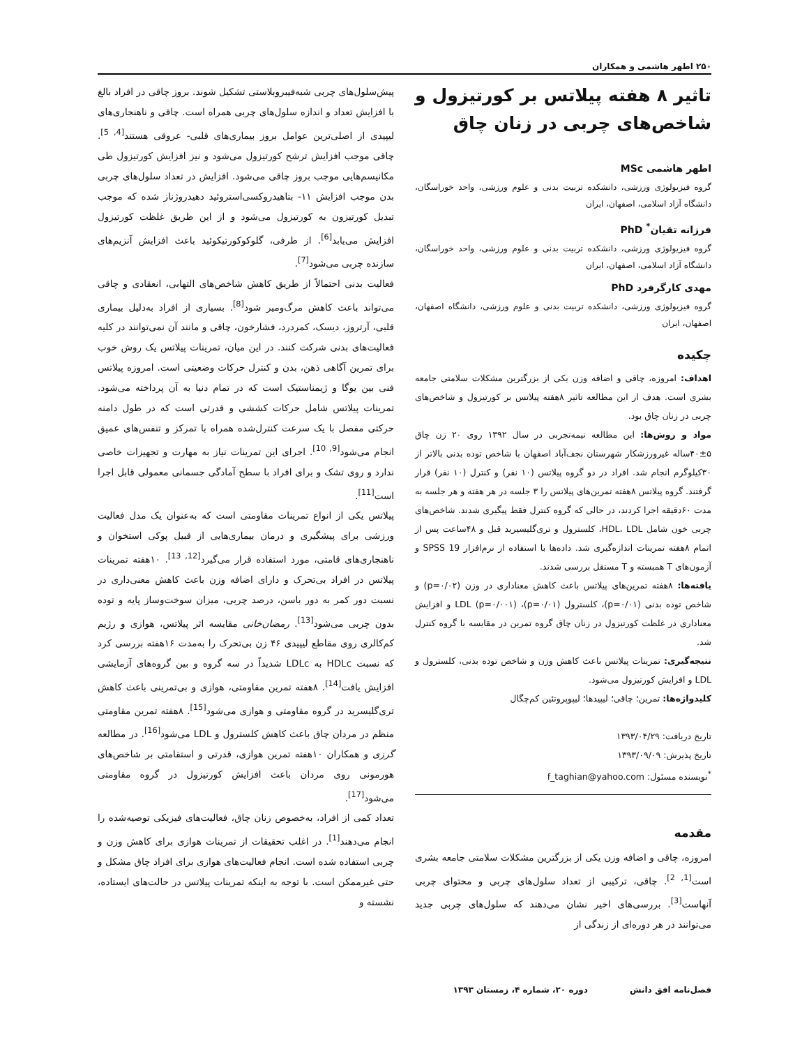۲۵۰ اطهر هاشمی و همکاران
تاثیر ۸ هفته پیلاتس بر کورتیزول و شاخص‌های چربی در زنان چاق
اطهر هاشمی MSc
گروه فیزیولوژی ورزشی، دانشکده تربیت بدنی و علوم ورزشی، واحد خوراسگان، دانشگاه آزاد اسلامی، اصفهان، ایران
فرزانه تقیان<sup>*</sup> PhD
گروه فیزیولوژی ورزشی، دانشکده تربیت بدنی و علوم ورزشی، واحد خوراسگان، دانشگاه آزاد اسلامی، اصفهان، ایران
مهدی کارگرفرد PhD
گروه فیزیولوژی ورزشی، دانشکده تربیت بدنی و علوم ورزشی، دانشگاه اصفهان، اصفهان، ایران
چکیده
اهداف: امروزه، چاقی و اضافه وزن یکی از بزرگترین مشکلات سلامتی جامعه بشری است. هدف از این مطالعه تاثیر ۸هفته پیلاتس بر کورتیزول و شاخص‌های چربی در زنان چاق بود.
مواد و روش‌ها: این مطالعه نیمه‌تجربی در سال ۱۳۹۲ روی ۲۰ زن چاق ۵±۴۰ساله غیرورزشکار شهرستان نجف‌آباد اصفهان با شاخص توده بدنی بالاتر از ۳۰کیلوگرم انجام شد. افراد در دو گروه پیلاتس (۱۰ نفر) و کنترل (۱۰ نفر) قرار گرفتند. گروه پیلاتس ۸هفته تمرین‌های پیلاتس را ۳ جلسه در هر هفته و هر جلسه به مدت ۶۰دقیقه اجرا کردند، در حالی که گروه کنترل فقط پیگیری شدند. شاخص‌های چربی خون شامل HDL، LDL، کلسترول و تری‌گلیسیرید قبل و ۴۸ساعت پس از اتمام ۸هفته تمرینات اندازه‌گیری شد. داده‌ها با استفاده از نرم‌افزار SPSS 19 و آزمون‌های T همبسته و T مستقل بررسی شدند.
یافته‌ها: ۸هفته تمرین‌های پیلاتس باعث کاهش معناداری در وزن (p=۰/۰۲) و شاخص توده بدنی (p=۰/۰۱)، کلسترول (p=۰/۰۱)، LDL (p=۰/۰۰۱) و افزایش معناداری در غلظت کورتیزول در زنان چاق گروه تمرین در مقایسه با گروه کنترل شد.
نتیجه‌گیری: تمرینات پیلاتس باعث کاهش وزن و شاخص توده بدنی، کلسترول و LDL و افزایش کورتیزول می‌شود.
کلیدواژه‌ها: تمرین؛ چاقی؛ لیپیدها؛ لیپوپروتئین کم‌چگال
تاریخ دریافت: ۱۳۹۳/۰۴/۲۹
تاریخ پذیرش: ۱۳۹۳/۰۹/۰۹
<sup>*</sup> نویسنده مسئول: f_taghian@yahoo.com
مقدمه
امروزه، چاقی و اضافه وزن یکی از بزرگترین مشکلات سلامتی جامعه بشری است<sup>[1, 2]</sup>. چاقی، ترکیبی از تعداد سلول‌های چربی و محتوای چربی آنهاست<sup>[3]</sup>. بررسی‌های اخیر نشان می‌دهند که سلول‌های چربی جدید می‌توانند در هر دوره‌ای از زندگی از
پیش‌سلول‌های چربی شبه‌فیبروبلاستی تشکیل شوند. بروز چاقی در افراد بالغ با افزایش تعداد و اندازه سلول‌های چربی همراه است. چاقی و ناهنجاری‌های لیپیدی از اصلی‌ترین عوامل بروز بیماری‌های قلبی- عروقی هستند<sup>[4, 5]</sup>. چاقی موجب افزایش ترشح کورتیزول می‌شود و نیز افزایش کورتیزول طی مکانیسم‌هایی موجب بروز چاقی می‌شود. افزایش در تعداد سلول‌های چربی بدن موجب افزایش ۱۱- بتاهیدروکسی‌استروئید دهیدروژناز شده که موجب تبدیل کورتیزون به کورتیزول می‌شود و از این طریق غلظت کورتیزول افزایش می‌یابد<sup>[6]</sup>. از طرفی، گلوکوکورتیکوئید باعث افزایش آنزیم‌های سازنده چربی می‌شود<sup>[7]</sup>.
فعالیت بدنی احتمالاً از طریق کاهش شاخص‌های التهابی، انعقادی و چاقی می‌تواند باعث کاهش مرگ‌ومیر شود<sup>[8]</sup>. بسیاری از افراد به‌دلیل بیماری قلبی، آرتروز، دیسک، کمردرد، فشارخون، چاقی و مانند آن نمی‌توانند در کلیه فعالیت‌های بدنی شرکت کنند. در این میان، تمرینات پیلاتس یک روش خوب برای تمرین آگاهی ذهن، بدن و کنترل حرکات وضعیتی است. امروزه پیلاتس فنی بین یوگا و ژیمناستیک است که در تمام دنیا به آن پرداخته می‌شود. تمرینات پیلاتس شامل حرکات کششی و قدرتی است که در طول دامنه حرکتی مفصل با یک سرعت کنترل‌شده همراه با تمرکز و تنفس‌های عمیق انجام می‌شود<sup>[9, 10]</sup>. اجرای این تمرینات نیاز به مهارت و تجهیزات خاصی ندارد و روی تشک و برای افراد با سطح آمادگی جسمانی معمولی قابل اجرا است<sup>[11]</sup>.
پیلاتس یکی از انواع تمرینات مقاومتی است که به‌عنوان یک مدل فعالیت ورزشی برای پیشگیری و درمان بیماری‌هایی از قبیل پوکی استخوان و ناهنجاری‌های قامتی، مورد استفاده قرار می‌گیرد<sup>[12, 13]</sup>. ۱۰هفته تمرینات پیلاتس در افراد بی‌تحرک و دارای اضافه وزن باعث کاهش معنی‌داری در نسبت دور کمر به دور باسن، درصد چربی، میزان سوخت‌وساز پایه و توده بدون چربی می‌شود<sup>[13]</sup>. رمضان‌خانی مقایسه اثر پیلاتس، هوازی و رژیم کم‌کالری روی مقاطع لیپیدی ۴۶ زن بی‌تحرک را به‌مدت ۱۶هفته بررسی کرد که نسبت HDLc به LDLc شدیداً در سه گروه و بین گروه‌های آزمایشی افزایش یافت<sup>[14]</sup>. ۸هفته تمرین مقاومتی، هوازی و بی‌تمرینی باعث کاهش تری‌گلیسرید در گروه مقاومتی و هوازی می‌شود<sup>[15]</sup>. ۸هفته تمرین مقاومتی منظم در مردان چاق باعث کاهش کلسترول و LDL می‌شود<sup>[16]</sup>. در مطالعه گرزی و همکاران ۱۰هفته تمرین هوازی، قدرتی و استقامتی بر شاخص‌های هورمونی روی مردان باعث افزایش کورتیزول در گروه مقاومتی می‌شود<sup>[17]</sup>.
تعداد کمی از افراد، به‌خصوص زنان چاق، فعالیت‌های فیزیکی توصیه‌شده را انجام می‌دهند<sup>[1]</sup>. در اغلب تحقیقات از تمرینات هوازی برای کاهش وزن و چربی استفاده شده است. انجام فعالیت‌های هوازی برای افراد چاق مشکل و حتی غیرممکن است. با توجه به اینکه تمرینات پیلاتس در حالت‌های ایستاده، نشسته و
فصل‌نامه افق دانش دوره ۲۰، شماره ۴، زمستان ۱۳۹۳